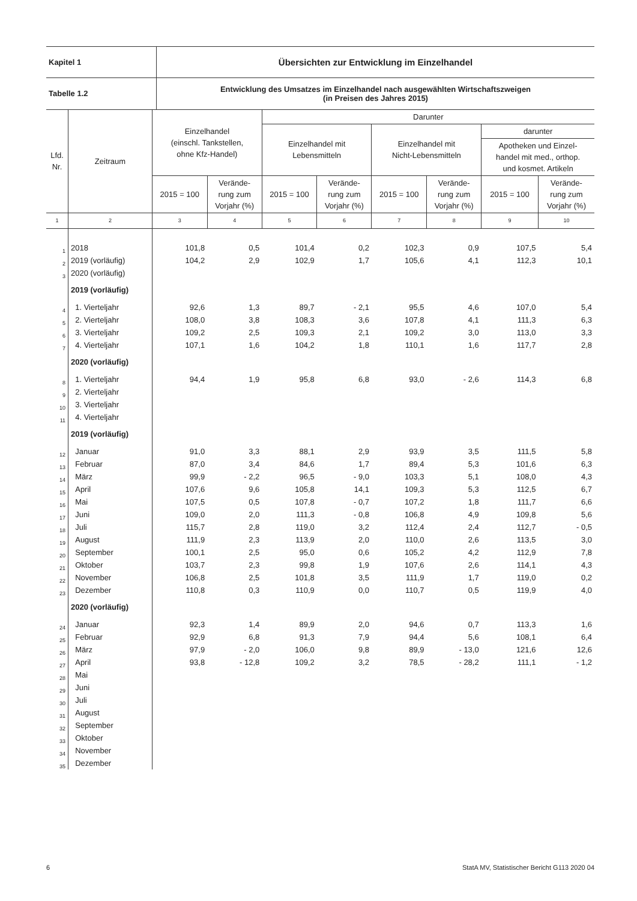| Kapitel 1 | Übersichten zur Entwicklung im Einzelhandel |
| Tabelle 1.2 | Entwicklung des Umsatzes im Einzelhandel nach ausgewählten Wirtschaftszweigen (in Preisen des Jahres 2015) |
| Lfd. Nr. | Zeitraum | Einzelhandel (einschl. Tankstellen, ohne Kfz-Handel) | | Darunter | | | | | |
| --- | --- | --- | --- | --- | --- | --- | --- | --- | --- |
| | | | | Einzelhandel mit Lebensmitteln | | Einzelhandel mit Nicht-Lebensmitteln | | darunter | |
| | | | | | | | | Apotheken und Einzel- handel mit med., orthop. und kosmet. Artikeln | |
| | | 2015 = 100 | Verände- rung zum Vorjahr (%) | 2015 = 100 | Verände- rung zum Vorjahr (%) | 2015 = 100 | Verände- rung zum Vorjahr (%) | 2015 = 100 | Verände- rung zum Vorjahr (%) |
| 1 | 2 | 3 | 4 | 5 | 6 | 7 | 8 | 9 | 10 |
| 1 | 2018 | 101,8 | 0,5 | 101,4 | 0,2 | 102,3 | 0,9 | 107,5 | 5,4 |
| 2 | 2019 (vorläufig) | 104,2 | 2,9 | 102,9 | 1,7 | 105,6 | 4,1 | 112,3 | 10,1 |
| 3 | 2020 (vorläufig) | | | | | | | | |
| | 2019 (vorläufig) | | | | | | | | |
| 4 | 1. Vierteljahr | 92,6 | 1,3 | 89,7 | - 2,1 | 95,5 | 4,6 | 107,0 | 5,4 |
| 5 | 2. Vierteljahr | 108,0 | 3,8 | 108,3 | 3,6 | 107,8 | 4,1 | 111,3 | 6,3 |
| 6 | 3. Vierteljahr | 109,2 | 2,5 | 109,3 | 2,1 | 109,2 | 3,0 | 113,0 | 3,3 |
| 7 | 4. Vierteljahr | 107,1 | 1,6 | 104,2 | 1,8 | 110,1 | 1,6 | 117,7 | 2,8 |
| | 2020 (vorläufig) | | | | | | | | |
| 8 | 1. Vierteljahr | 94,4 | 1,9 | 95,8 | 6,8 | 93,0 | - 2,6 | 114,3 | 6,8 |
| 9 | 2. Vierteljahr | | | | | | | | |
| 10 | 3. Vierteljahr | | | | | | | | |
| 11 | 4. Vierteljahr | | | | | | | | |
| | 2019 (vorläufig) | | | | | | | | |
| 12 | Januar | 91,0 | 3,3 | 88,1 | 2,9 | 93,9 | 3,5 | 111,5 | 5,8 |
| 13 | Februar | 87,0 | 3,4 | 84,6 | 1,7 | 89,4 | 5,3 | 101,6 | 6,3 |
| 14 | März | 99,9 | - 2,2 | 96,5 | - 9,0 | 103,3 | 5,1 | 108,0 | 4,3 |
| 15 | April | 107,6 | 9,6 | 105,8 | 14,1 | 109,3 | 5,3 | 112,5 | 6,7 |
| 16 | Mai | 107,5 | 0,5 | 107,8 | - 0,7 | 107,2 | 1,8 | 111,7 | 6,6 |
| 17 | Juni | 109,0 | 2,0 | 111,3 | - 0,8 | 106,8 | 4,9 | 109,8 | 5,6 |
| 18 | Juli | 115,7 | 2,8 | 119,0 | 3,2 | 112,4 | 2,4 | 112,7 | - 0,5 |
| 19 | August | 111,9 | 2,3 | 113,9 | 2,0 | 110,0 | 2,6 | 113,5 | 3,0 |
| 20 | September | 100,1 | 2,5 | 95,0 | 0,6 | 105,2 | 4,2 | 112,9 | 7,8 |
| 21 | Oktober | 103,7 | 2,3 | 99,8 | 1,9 | 107,6 | 2,6 | 114,1 | 4,3 |
| 22 | November | 106,8 | 2,5 | 101,8 | 3,5 | 111,9 | 1,7 | 119,0 | 0,2 |
| 23 | Dezember | 110,8 | 0,3 | 110,9 | 0,0 | 110,7 | 0,5 | 119,9 | 4,0 |
| | 2020 (vorläufig) | | | | | | | | |
| 24 | Januar | 92,3 | 1,4 | 89,9 | 2,0 | 94,6 | 0,7 | 113,3 | 1,6 |
| 25 | Februar | 92,9 | 6,8 | 91,3 | 7,9 | 94,4 | 5,6 | 108,1 | 6,4 |
| 26 | März | 97,9 | - 2,0 | 106,0 | 9,8 | 89,9 | - 13,0 | 121,6 | 12,6 |
| 27 | April | 93,8 | - 12,8 | 109,2 | 3,2 | 78,5 | - 28,2 | 111,1 | - 1,2 |
| 28 | Mai | | | | | | | | |
| 29 | Juni | | | | | | | | |
| 30 | Juli | | | | | | | | |
| 31 | August | | | | | | | | |
| 32 | September | | | | | | | | |
| 33 | Oktober | | | | | | | | |
| 34 | November | | | | | | | | |
| 35 | Dezember | | | | | | | | |
6 StatA MV, Statistischer Bericht G113 2020 04